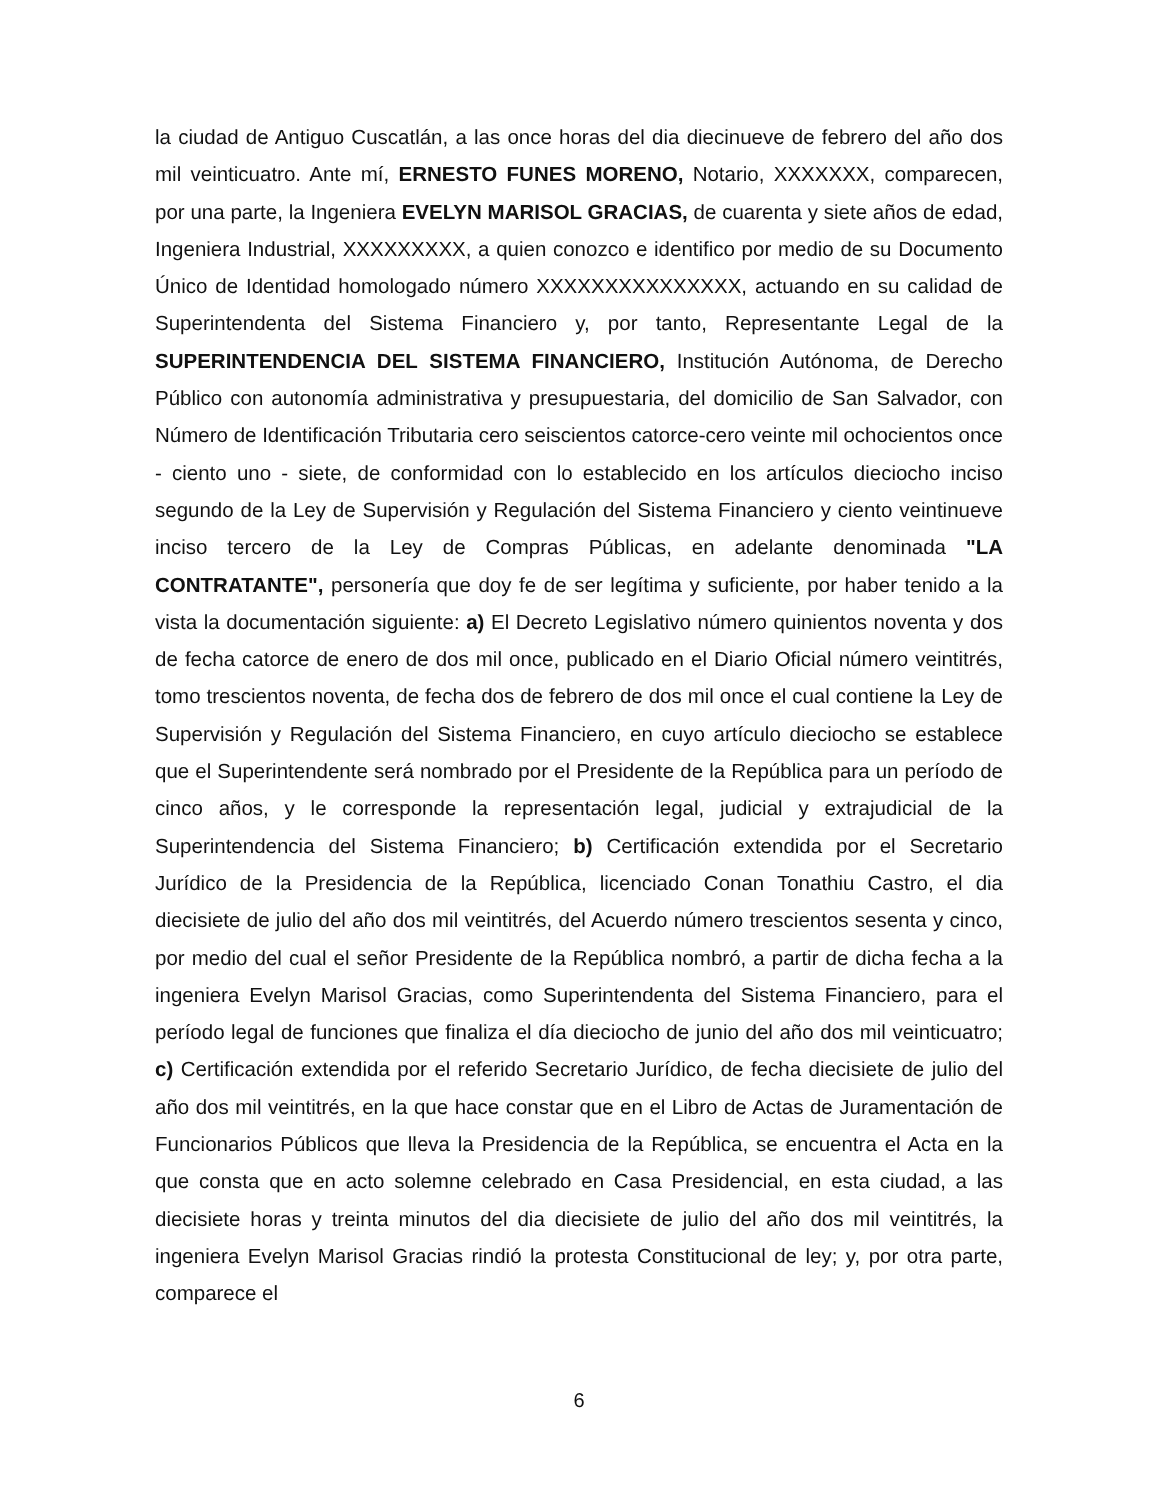la ciudad de Antiguo Cuscatlán, a las once horas del dia diecinueve de febrero del año dos mil veinticuatro. Ante mí, ERNESTO FUNES MORENO, Notario, XXXXXXX, comparecen, por una parte, la Ingeniera EVELYN MARISOL GRACIAS, de cuarenta y siete años de edad, Ingeniera Industrial, XXXXXXXXX, a quien conozco e identifico por medio de su Documento Único de Identidad homologado número XXXXXXXXXXXXXXX, actuando en su calidad de Superintendenta del Sistema Financiero y, por tanto, Representante Legal de la SUPERINTENDENCIA DEL SISTEMA FINANCIERO, Institución Autónoma, de Derecho Público con autonomía administrativa y presupuestaria, del domicilio de San Salvador, con Número de Identificación Tributaria cero seiscientos catorce-cero veinte mil ochocientos once - ciento uno - siete, de conformidad con lo establecido en los artículos dieciocho inciso segundo de la Ley de Supervisión y Regulación del Sistema Financiero y ciento veintinueve inciso tercero de la Ley de Compras Públicas, en adelante denominada "LA CONTRATANTE", personería que doy fe de ser legítima y suficiente, por haber tenido a la vista la documentación siguiente: a) El Decreto Legislativo número quinientos noventa y dos de fecha catorce de enero de dos mil once, publicado en el Diario Oficial número veintitrés, tomo trescientos noventa, de fecha dos de febrero de dos mil once el cual contiene la Ley de Supervisión y Regulación del Sistema Financiero, en cuyo artículo dieciocho se establece que el Superintendente será nombrado por el Presidente de la República para un período de cinco años, y le corresponde la representación legal, judicial y extrajudicial de la Superintendencia del Sistema Financiero; b) Certificación extendida por el Secretario Jurídico de la Presidencia de la República, licenciado Conan Tonathiu Castro, el dia diecisiete de julio del año dos mil veintitrés, del Acuerdo número trescientos sesenta y cinco, por medio del cual el señor Presidente de la República nombró, a partir de dicha fecha a la ingeniera Evelyn Marisol Gracias, como Superintendenta del Sistema Financiero, para el período legal de funciones que finaliza el día dieciocho de junio del año dos mil veinticuatro; c) Certificación extendida por el referido Secretario Jurídico, de fecha diecisiete de julio del año dos mil veintitrés, en la que hace constar que en el Libro de Actas de Juramentación de Funcionarios Públicos que lleva la Presidencia de la República, se encuentra el Acta en la que consta que en acto solemne celebrado en Casa Presidencial, en esta ciudad, a las diecisiete horas y treinta minutos del dia diecisiete de julio del año dos mil veintitrés, la ingeniera Evelyn Marisol Gracias rindió la protesta Constitucional de ley; y, por otra parte, comparece el
6